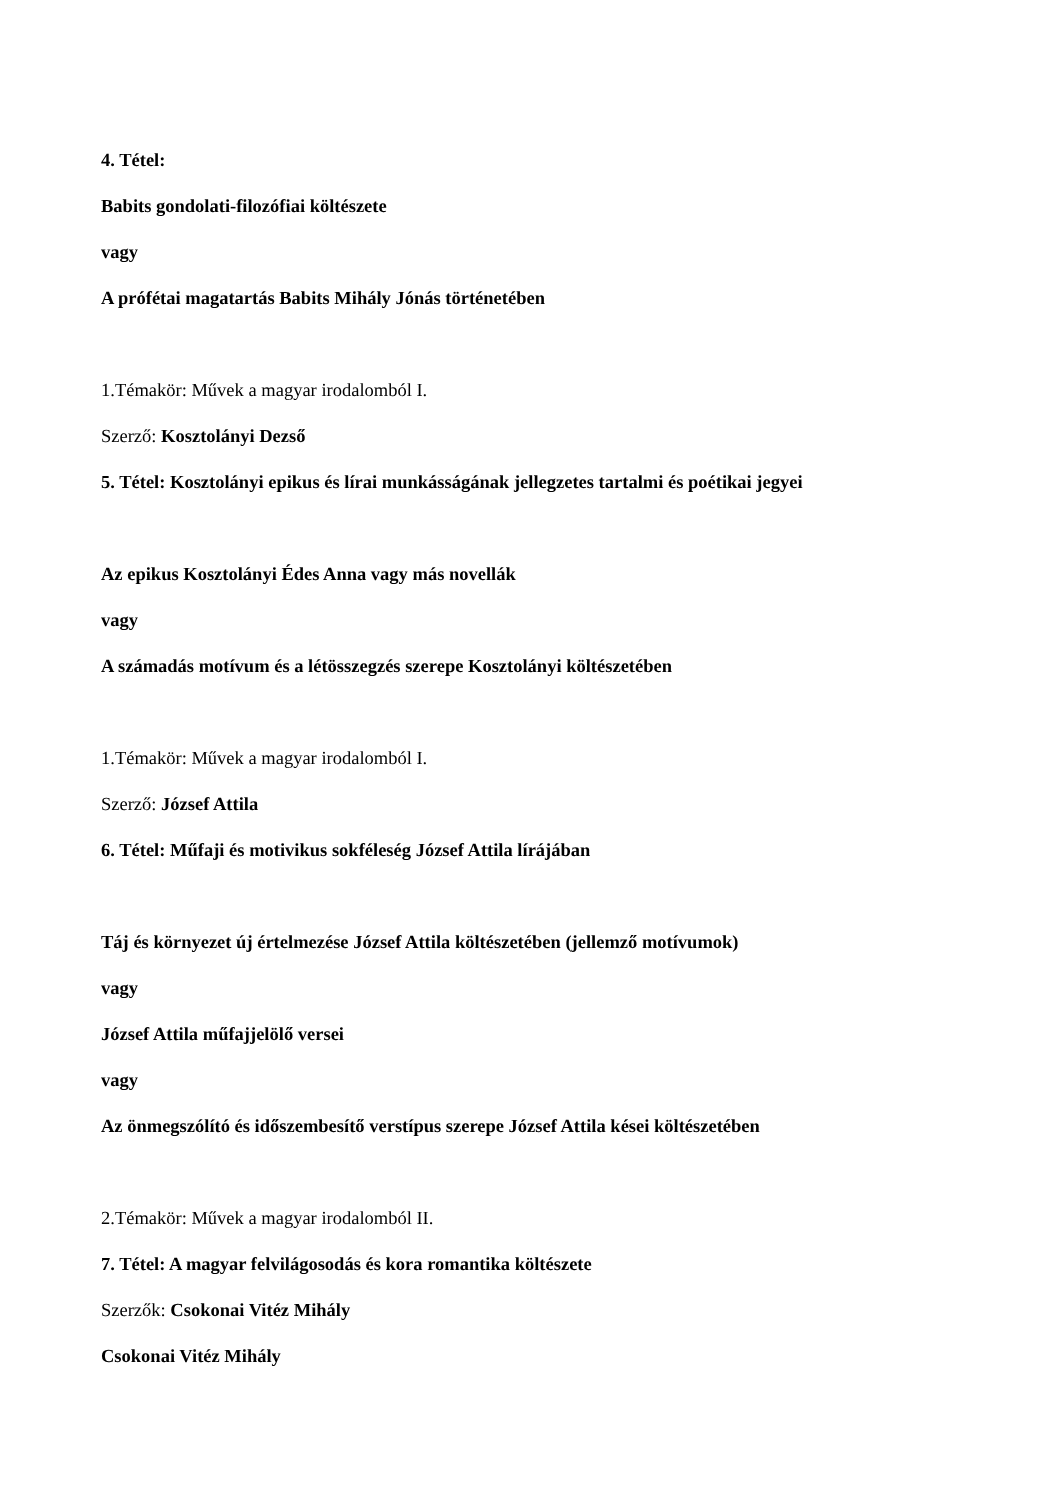4. Tétel:
Babits gondolati-filozófiai költészete
vagy
A prófétai magatartás Babits Mihály Jónás történetében
1.Témakör: Művek a magyar irodalomból I.
Szerző: Kosztolányi Dezső
5. Tétel: Kosztolányi epikus és lírai munkásságának jellegzetes tartalmi és poétikai jegyei
Az epikus Kosztolányi Édes Anna vagy más novellák
vagy
A számadás motívum és a létösszegzés szerepe Kosztolányi költészetében
1.Témakör: Művek a magyar irodalomból I.
Szerző: József Attila
6. Tétel: Műfaji és motivikus sokféleség József Attila lírájában
Táj és környezet új értelmezése József Attila költészetében (jellemző motívumok)
vagy
József Attila műfajjelölő versei
vagy
Az önmegszólító és időszembesítő verstípus szerepe József Attila kései költészetében
2.Témakör: Művek a magyar irodalomból II.
7. Tétel: A magyar felvilágosodás és kora romantika költészete
Szerzők: Csokonai Vitéz Mihály
Csokonai Vitéz Mihály